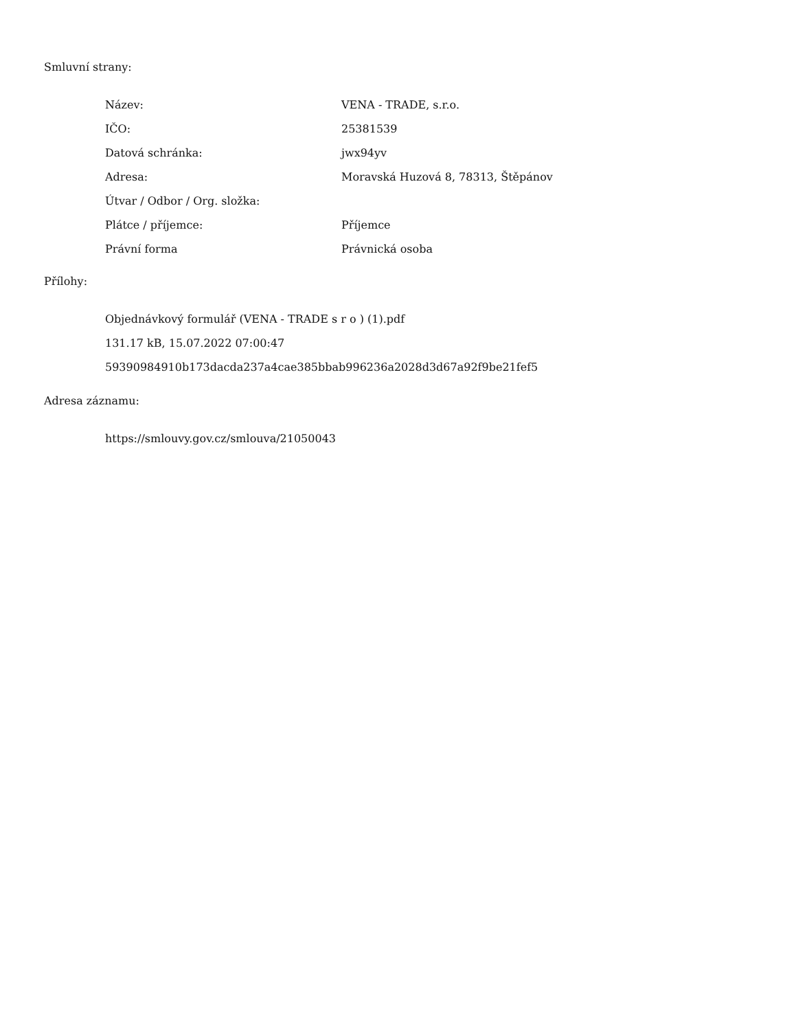Smluvní strany:
| Název: | VENA - TRADE, s.r.o. |
| IČO: | 25381539 |
| Datová schránka: | jwx94yv |
| Adresa: | Moravská Huzová 8, 78313, Štěpánov |
| Útvar / Odbor / Org. složka: | |
| Plátce / příjemce: | Příjemce |
| Právní forma | Právnická osoba |
Přílohy:
Objednávkový formulář (VENA - TRADE s r o ) (1).pdf
131.17 kB, 15.07.2022 07:00:47
59390984910b173dacda237a4cae385bbab996236a2028d3d67a92f9be21fef5
Adresa záznamu:
https://smlouvy.gov.cz/smlouva/21050043